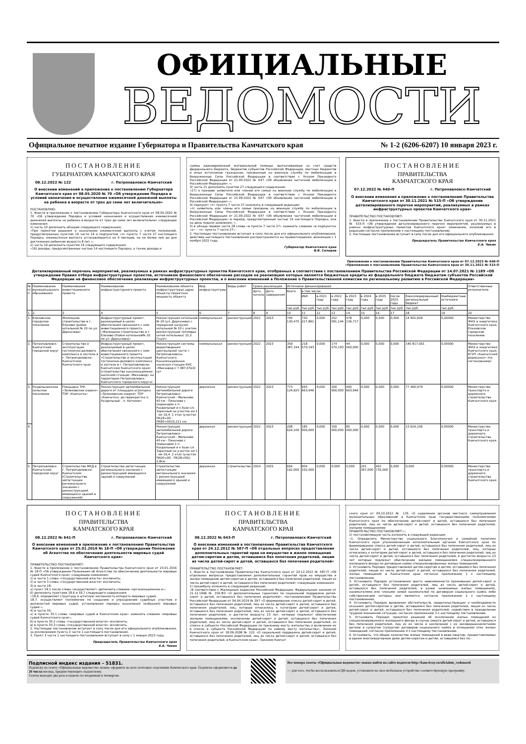ОФИЦИАЛЬНЫЕ
ВЕДОМОСТИ
Официальное печатное издание Губернатора и Правительства Камчатского края № 1-2 (6206-6207) 10 января 2023 г.
ПОСТАНОВЛЕНИЕ
ГУБЕРНАТОРА КАМЧАТСКОГО КРАЯ
08.12.2022 № 122 г. Петропавловск-Камчатский
О внесении изменений в приложение к постановлению Губернатора Камчатского края от 08.05.2020 № 70 «Об утверждении Порядка и условий назначения и осуществления ежемесячной денежной выплаты на ребенка в возрасте от трех до семи лет включительно»
ПОСТАНОВЛЯЮ:
1. Внести в приложение к постановлению Губернатора Камчатского края от 08.05.2020 № 70 «Об утверждении Порядка и условий назначения и осуществления ежемесячной денежной выплаты на ребенка в возрасте от трех до семи лет включительно» следующие изменения:
1) часть 10 дополнить абзацем следующего содержания:
«При принятии решения о назначении ежемесячной выплаты с учетом положений, предусмотренных пунктом 16 части 19 и подпунктом «л» пункта 7 части 27 настоящего Порядка, ежемесячная выплата устанавливается на 6 месяцев, но не более чем до дня достижения ребенком возраста 8 лет.»;
2) часть 19 дополнить пунктом 16 следующего содержания:
«16) доходы, предусмотренные частью 14 настоящего Порядка, а также доходы и
суммы единовременной материальной помощи, выплачиваемые за счет средств федерального бюджета, бюджетов субъектов Российской Федерации, местных бюджетов и иных источников гражданам, призванным на военную службу по мобилизации в Вооруженные Силы Российской Федерации в соответствии с Указом Президента Российской Федерации от 21.09.2022 № 647 «Об объявлении частичной мобилизации в Российской Федерации».»;
3) часть 21 дополнить пунктом 27 следующего содержания:
«27) о призыве заявителя или членов его семьи на военную службу по мобилизации в Вооруженные Силы Российской Федерации в соответствии с Указом Президента Российской Федерации от 21.09.2022 № 647 «Об объявлении частичной мобилизации в Российской Федерации».»;
4) подпункт «л» пункта 7 части 27 изложить в следующей редакции:
«л) заявитель или члены его семьи призваны на военную службу по мобилизации в Вооруженные Силы Российской Федерации в соответствии с Указом Президента Российской Федерации от 21.09.2022 № 647 «Об объявлении частичной мобилизации в Российской Федерации» в период, предусмотренный частью 15 настоящего Порядка, или на день подачи заявления; »;
5) в абзаце первом части 28 слова «в пункте 7 части 27» заменить словами «в подпунктах «а» – «к» пункта 7 части 27».
2. Настоящее постановление вступает в силу после дня его официального опубликования, действие настоящего постановления распространяется на правоотношения, возникшие с 1 ноября 2022 года.
Губернатор Камчатского края
В.В. Солодов
ПОСТАНОВЛЕНИЕ
ПРАВИТЕЛЬСТВА
КАМЧАТСКОГО КРАЯ
07.12.2022 № 640-П г. Петропавловск-Камчатский
О внесении изменения в приложение к постановлению Правительства Камчатского края от 30.11.2021 № 515-П «Об утверждении детализированного перечня мероприятий, реализуемых в рамках инфраструктурных проектов Камчатского края»
ПРАВИТЕЛЬСТВО ПОСТАНОВЛЯЕТ:
1. Внести в приложение к постановлению Правительства Камчатского края от 30.11.2021 № 515-П «Об утверждении детализированного перечня мероприятий, реализуемых в рамках инфраструктурных проектов Камчатского края» изменение, изложив его в редакции согласно приложению к настоящему постановлению.
2. Настоящее постановление вступает в силу после дня его официального опубликования.
Председатель Правительства Камчатского края
Е.А. Чекин
Приложение к постановлению Правительства Камчатского края от 07.12.2022 № 640-П
«Приложение к постановлению Правительства Камчатского края от 30.11.2021 № 515-П
Детализированный перечень мероприятий, реализуемых в рамках инфраструктурных проектов Камчатского края, отобранных в соответствии с постановлением Правительства Российской Федерации от 14.07.2021 № 1189 «Об утверждении Правил отбора инфраструктурных проектов, источником финансового обеспечения расходов на реализацию которых являются бюджетные кредиты из федерального бюджета бюджетам субъектов Российской Федерации на финансовое обеспечение реализации инфраструктурных проектов, и о внесении изменений в Положение о Правительственной комиссии по региональному развитию в Российской Федерации»
| № п/п | Наименование муниципального образования | Наименование инвестиционного проекта | Наименование инфраструктурного проекта | Наименование объекта инфраструктуры/ адрес объекта/ проектная мощность объекта | Вид инфраструктуры | Виды работ | Сроки реализации | | Источники финансирования | | | | | | | | | | Ответственные исполнители |
| --- | --- | --- | --- | --- | --- | --- | --- | --- | --- | --- | --- | --- | --- | --- | --- | --- | --- | --- | --- |
| | | | | | | | Дата начала | Дата завершения | Всего | в том числе: | | | | | | | | | |
| | | | | | | | | | | ИБК | в 2021 году | в 2022 году | в 2023 году | в 2024 году | в 2025 году | после 2025 года | Консолидированный региональный бюджет | Внебюджетные источники | |
| | | | | | | | | | тыс.руб. | тыс.руб. | тыс.руб. | тыс.руб. | тыс.руб. | тыс.руб. | тыс.руб. | тыс.руб. | тыс.руб. | тыс.руб. | |
| 1 | 2 | 3 | 4 | 5 | 6 | 7 | 8 | 9 | 10 | 11 | 12 | 13 | 14 | 15 | 16 | 17 | 18 | 19 | 20 |
| 1. | Елизовское городское поселение | Жилищное строительство в г. Елизово (район котельной № 20 по ул. Деркачева) | Инфраструктурный проект, реализуемый в целях обеспечения связанного с ним инвестиционного проекта «Жилищное строительство в г. Елизово (Район котельной№ 20 по ул. Деркачева)» | Реконструкция котельной № 20 (ул. Деркачева) с передачей нагрузок котельной № 10 с учетом реконструкции тепловых сетей котельных/ 15,3 Гкал/ч | коммунальная | реконструкция | 2022 | 2023 | 745 130,470 | 730 227,861 | 0,000 | 252 091,144 | 478 136,717 | 0,000 | 0,000 | 0,000 | 14 902,609 | 0,00000 | Министерство ЖКХ и энергетики Камчатского края, Елизовское городское поселение |
| 2. | Петропавловск-Камчатский городской округ | Строительство и эксплуатация гостинично-делового комплекса и хостела в г. Петропавловске-Камчатском Камчатского края | Инфраструктурный проект, реализуемый в целях обеспечения связанного с ним инвестиционного проекта «Строительство и эксплуатация гостинично-делового комплекса и хостела в г. Петропавловске-Камчатском Камчатского края» (строительство канализационно-насосной станции «Мехзавод» на территории Петропавловск-Камчатского городского округа) | Реконструкция системы водоотведения центральной части г. Петропавловска-Камчатского. Канализационная насосная станция КНС «Мехзавод»/ 7 487,07м3/сут | коммунальная | реконструкция | 2022 | 2023 | 359 387,194 | 218 570,193 | 0,000 | 174 570,193 | 44 000,000 | 0,000 | 0,000 | 0,000 | 140 817,001 | 0,00000 | Министерство ЖКХ и энергетики Камчатского края, КГУП «Камчатский водоканал» (по согласованию) |
| 3. | Раздольненское сельское поселение | Площадка ТРК «Зеленовские озерки» ТОР «Камчатка» | Реконструкция автомобильной дороги от площадки агропарка «Зеленовские озерки» ТОР «Камчатка» до перекрестка п. Раздольный – п. Кеткино» | Реконструкция автомобильной дороги Петропавловск-Камчатский - Мильково 40 км - Пиначево с подъездом к п. Раздольный и к базе с/х Заречный на участке км 1 - км 16,4. 1 этап (участок ПК28+00 - ПК80+00)/5,211 км | дорожная | реконструкция | 2022 | 2023 | 773 124,925 | 695 663,946 | 0,000 | 200 000,000 | 495 663,946 | 0,000 | 0,000 | 0,000 | 77 460,979 | 0,00000 | Министерство транспорта и дорожного строительства Камчатского края |
| 4. | | | | Реконструкция автомобильной дороги Петропавловск-Камчатский - Мильково 40 км - Пиначево с подъездом к п. Раздольный и к базе с/х Заречный на участке км 1 - км 16,4. 2 этап (участок ПК00+00 - ПК28+00)/ 2,8км | дорожная | реконструкция | 2022 | 2023 | 208 624,106 | 185 000,000 | 0,000 | 100 000,000 | 85 000,000 | 0,000 | 0,000 | 0,000 | 23 624,106 | 0,00000 | Министерство транспорта и дорожного строительства Камчатского края |
| 5. | Петропавловск-Камчатский городской округ | Строительство МКД в г. Петропавловске-Камчатском (Строительство автостанции регионального значения с реконструкцией имеющихся зданий и сооружений) | Строительство автостанции регионального значения с реконструкцией имеющихся зданий и сооружений | Строительство автостанции регионального значения с реконструкцией имеющихся зданий и сооружений | дорожная | строительство | 2024 | 2025 | 604 102,000 | 604 102,000 | 0,000 | 0,000 | 0,000 | 201 367,000 | 402 735,000 | 0,000 | 0,000 | 0,00000 | Министерство транспорта и дорожного строительства Камчатского края |
ПОСТАНОВЛЕНИЕ
ПРАВИТЕЛЬСТВА
КАМЧАТСКОГО КРАЯ
08.12.2022 № 641-П г. Петропавловск-Камчатский
О внесении изменений в приложение к постановлению Правительства Камчатского края от 25.01.2016 № 18-П «Об утверждении Положения об Агентстве по обеспечению деятельности мировых судей Камчатского края»
ПРАВИТЕЛЬСТВО ПОСТАНОВЛЯЕТ:
1. Внести в приложение к постановлению Правительства Камчатского края от 25.01.2016 № 18-П «Об утверждении Положения об Агентстве по обеспечению деятельности мировых судей Камчатского края» следующие изменения:
1) в части 1 слова «государственной власти» исключить;
2) в части 3 слова «государственной власти» исключить;
3) в части 18:
а) пункт 18.1 после слова «осуществляет» дополнить словами «организационное и»;
б) дополнить пунктами 18.6 и 18.7 следующего содержания:
«18.6. определяет структуру и штатную численность аппарата мировых судей;
18.7. осуществляет полномочие по созданию и упразднению судебных участков и должностей мировых судей, установления порядка назначения (избрания) мировых судей.»;
4) в части 35:
а) в пункте 35.1 слова «мировых судей в Камчатском крае» заменить словами «мировых судей Камчатского края»;
б) в пункте 35.2 слова «государственной власти» исключить;
в) в пункте 35.3 слова «государственной власти» исключить.
2. Настоящее постановление вступает в силу после дня его официального опубликования, за исключением пункта 3 части 1 настоящего постановления.
3. Пункт 3 части 1 настоящего постановления вступает в силу с 1 января 2023 года.
Председатель Правительства Камчатского края
Е.А. Чекин
ПОСТАНОВЛЕНИЕ
ПРАВИТЕЛЬСТВА
КАМЧАТСКОГО КРАЯ
08.12.2022 № 643-П г. Петропавловск-Камчатский
О внесении изменений в постановление Правительства Камчатского края от 24.12.2012 № 587-П «Об отдельных вопросах предоставления дополнительных гарантий прав на имущество и жилое помещение детям-сиротам и детям, оставшимся без попечения родителей, лицам из числа детей-сирот и детей, оставшихся без попечения родителей»
ПРАВИТЕЛЬСТВО ПОСТАНОВЛЯЕТ:
1. Внести в постановление Правительства Камчатского края от 24.12.2012 № 587-П «Об отдельных вопросах предоставления дополнительных гарантий прав на имущество и жилое помещение детям-сиротам и детям, оставшимся без попечения родителей, лицам из числа детей-сирот и детей, оставшихся без попечения родителей» следующие изменения:
1) преамбулу изложить в следующей редакции:
«В соответствии с Жилищным кодексом Российской Федерации, Федеральным законом от 21.12.1996 № 159-ФЗ «О дополнительных гарантиях по социальной поддержке детей-сирот и детей, оставшихся без попечения родителей», постановлением Правительства Российской Федерации от 04.04.2019 № 397 «О формировании списка детей-сирот и детей, оставшихся без попечения родителей, лиц из числа детей-сирот и детей, оставшихся без попечения родителей, лиц, которые относились к категории детей-сирот и детей, оставшихся без попечения родителей, лиц из числа детей-сирот и детей, оставшихся без попечения родителей, и достигли возраста 23 лет, которые подлежат обеспечению жилыми помещениями, исключении детей-сирот и детей, оставшихся без попечения родителей, лиц из числа детей-сирот и детей, оставшихся без попечения родителей, из списка в субъекте Российской Федерации по прежнему месту жительства и включении их в список в субъекте Российской Федерации по новому месту жительства», Законом Камчатского края от 18.09.2008 № 122 «О социальной поддержке детей-сирот и детей, оставшихся без попечения родителей, лиц из числа детей-сирот и детей, оставшихся без попечения родителей, в Камчатском крае», Законом Камчат-
ского края от 09.10.2012 № 135 «О наделении органов местного самоуправления муниципальных образований в Камчатском крае государственными полномочиями Камчатского края по обеспечению детей-сирот и детей, оставшихся без попечения родителей, лиц из числа детей-сирот и детей, оставшихся без попечения родителей, жилыми помещениями
ПРАВИТЕЛЬСТВО ПОСТАНОВЛЯЕТ:»;
2) постановляющую часть изложить в следующей редакции:
«1. Определить Министерство социального благополучия и семейной политики Камчатского края уполномоченным исполнительным органом Камчатского края по формированию списка детей-сирот и детей, оставшихся без попечения родителей, лиц из числа детей-сирот и детей, оставшихся без попечения родителей, лиц, которые относились к категории детей-сирот и детей, оставшихся без попечения родителей, лиц из числа детей-сирот и детей, оставшихся без попечения родителей, и достигли возраста 23 лет которые подлежат обеспечению жилыми помещениями специализированного жилищного фонда по договорам найма специализированных жилых помещений.
2. Установить Порядок предоставления детям-сиротам и детям, оставшимся без попечения родителей, лицам из числа детей-сирот и детей, оставшихся без попечения родителей, жилых помещений в Камчатском крае согласно приложению 1 к настоящему постановлению.
3. Установить Порядок установления факта невозможности проживания детей-сирот и детей, оставшихся без попечения родителей, лиц из числа детей-сирот и детей, оставшихся без попечения родителей, в ранее занимаемых жилых помещениях, нанимателями или членами семей нанимателей по договорам социального найма либо собственниками которых они являются, согласно приложению 2 к настоящему постановлению.
4. Установить Порядок выявления обстоятельств, свидетельствующих о необходимости оказания детям-сиротам и детям, оставшимся без попечения родителей, лицам из числа детей-сирот и детей, оставшихся без попечения родителей, содействия в преодолении трудной жизненной ситуации, согласно приложению 3 к настоящему постановлению.
5. Установить Порядок принятия решений об исключении жилых помещений из специализированного жилищного фонда в случае смерти детей-сирот и детей, оставшихся без попечения родителей, лиц из их числа и заключении с их несовершеннолетними детьми и супругом (супругой) договоров социального найма в отношении этих жилых помещений, согласно приложению 4 к настоящему постановлению.
6. Установить, что общее количество жилых помещений в виде квартир, предоставляемых в одном многоквартирном доме детям-сиротам и детям, оставшимся без по-
Подписной индекс издания – 51831.
Подписку на газету «Официальные ведомости» можно оформить во всех почтовых отделениях Камчатского края. Подписка оформляется до 26 числа месяца, предшествующего подписному.
Газеты выходит два раза в неделю по вторникам и четвергам.
Все номера газеты «Официальные ведомости» можно найти на сайте издателя http://kam-kray.ru/oficialnie_vedomosti
— для того, чтобы воспользоваться QR-кодом, установите на свое мобильное устройство соответствующую программу.